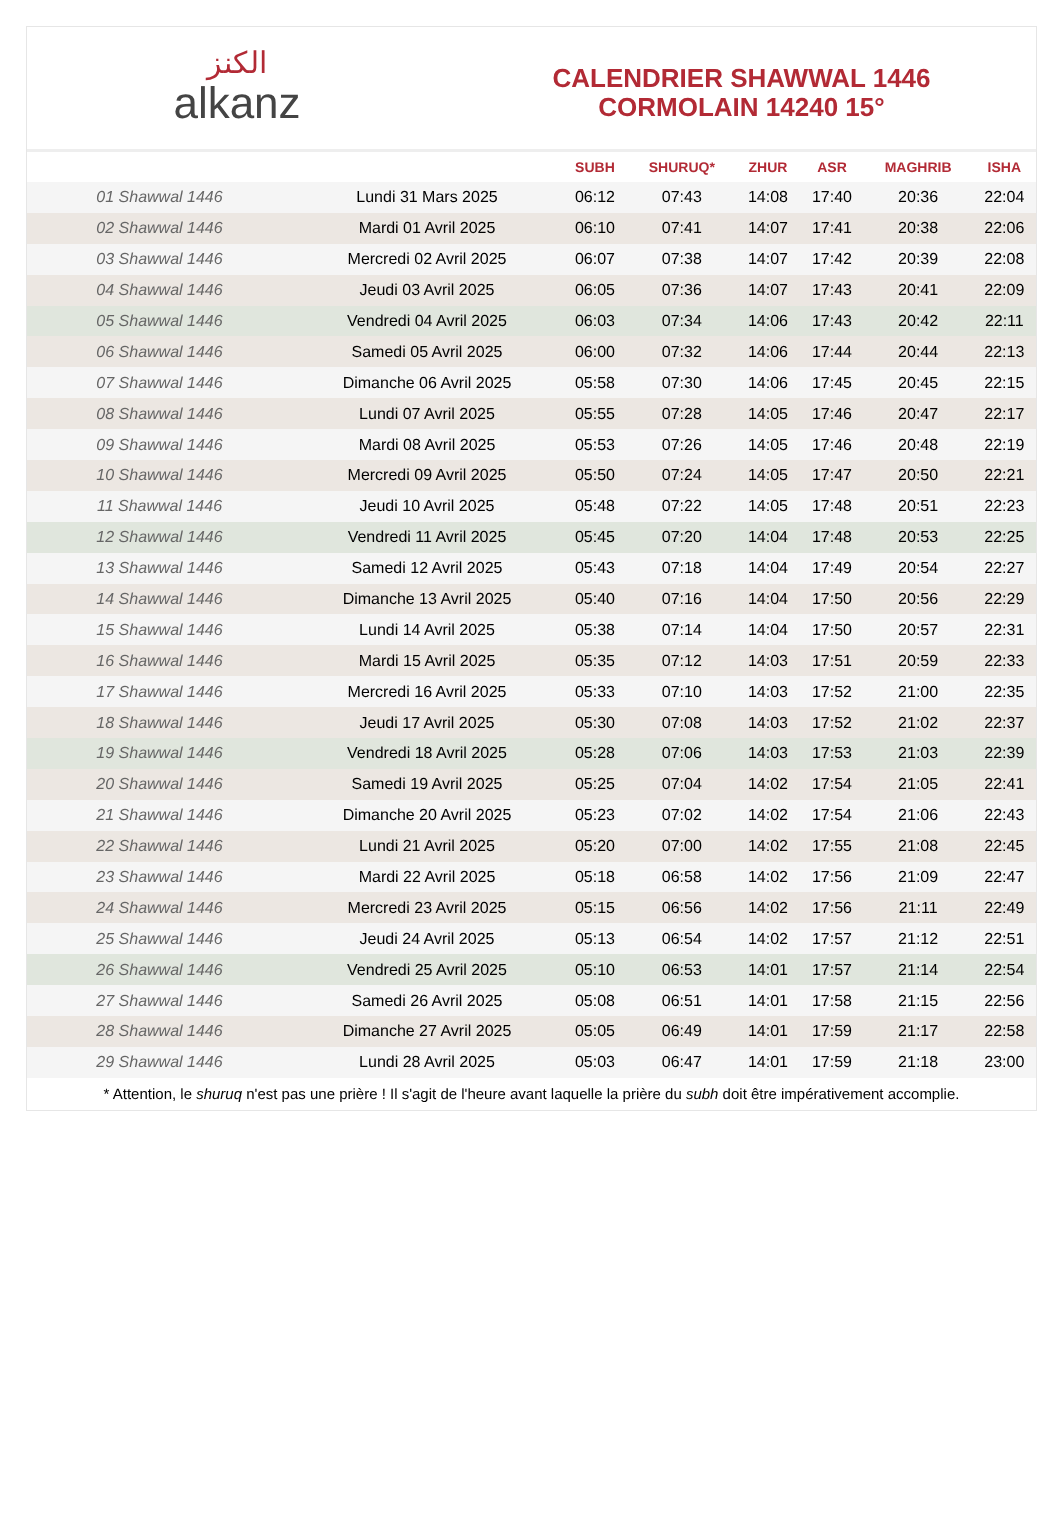الكنز
alkanz
CALENDRIER SHAWWAL 1446
CORMOLAIN 14240 15°
| | | SUBH | SHURUQ* | ZHUR | ASR | MAGHRIB | ISHA |
| --- | --- | --- | --- | --- | --- | --- | --- |
| 01 Shawwal 1446 | Lundi 31 Mars 2025 | 06:12 | 07:43 | 14:08 | 17:40 | 20:36 | 22:04 |
| 02 Shawwal 1446 | Mardi 01 Avril 2025 | 06:10 | 07:41 | 14:07 | 17:41 | 20:38 | 22:06 |
| 03 Shawwal 1446 | Mercredi 02 Avril 2025 | 06:07 | 07:38 | 14:07 | 17:42 | 20:39 | 22:08 |
| 04 Shawwal 1446 | Jeudi 03 Avril 2025 | 06:05 | 07:36 | 14:07 | 17:43 | 20:41 | 22:09 |
| 05 Shawwal 1446 | Vendredi 04 Avril 2025 | 06:03 | 07:34 | 14:06 | 17:43 | 20:42 | 22:11 |
| 06 Shawwal 1446 | Samedi 05 Avril 2025 | 06:00 | 07:32 | 14:06 | 17:44 | 20:44 | 22:13 |
| 07 Shawwal 1446 | Dimanche 06 Avril 2025 | 05:58 | 07:30 | 14:06 | 17:45 | 20:45 | 22:15 |
| 08 Shawwal 1446 | Lundi 07 Avril 2025 | 05:55 | 07:28 | 14:05 | 17:46 | 20:47 | 22:17 |
| 09 Shawwal 1446 | Mardi 08 Avril 2025 | 05:53 | 07:26 | 14:05 | 17:46 | 20:48 | 22:19 |
| 10 Shawwal 1446 | Mercredi 09 Avril 2025 | 05:50 | 07:24 | 14:05 | 17:47 | 20:50 | 22:21 |
| 11 Shawwal 1446 | Jeudi 10 Avril 2025 | 05:48 | 07:22 | 14:05 | 17:48 | 20:51 | 22:23 |
| 12 Shawwal 1446 | Vendredi 11 Avril 2025 | 05:45 | 07:20 | 14:04 | 17:48 | 20:53 | 22:25 |
| 13 Shawwal 1446 | Samedi 12 Avril 2025 | 05:43 | 07:18 | 14:04 | 17:49 | 20:54 | 22:27 |
| 14 Shawwal 1446 | Dimanche 13 Avril 2025 | 05:40 | 07:16 | 14:04 | 17:50 | 20:56 | 22:29 |
| 15 Shawwal 1446 | Lundi 14 Avril 2025 | 05:38 | 07:14 | 14:04 | 17:50 | 20:57 | 22:31 |
| 16 Shawwal 1446 | Mardi 15 Avril 2025 | 05:35 | 07:12 | 14:03 | 17:51 | 20:59 | 22:33 |
| 17 Shawwal 1446 | Mercredi 16 Avril 2025 | 05:33 | 07:10 | 14:03 | 17:52 | 21:00 | 22:35 |
| 18 Shawwal 1446 | Jeudi 17 Avril 2025 | 05:30 | 07:08 | 14:03 | 17:52 | 21:02 | 22:37 |
| 19 Shawwal 1446 | Vendredi 18 Avril 2025 | 05:28 | 07:06 | 14:03 | 17:53 | 21:03 | 22:39 |
| 20 Shawwal 1446 | Samedi 19 Avril 2025 | 05:25 | 07:04 | 14:02 | 17:54 | 21:05 | 22:41 |
| 21 Shawwal 1446 | Dimanche 20 Avril 2025 | 05:23 | 07:02 | 14:02 | 17:54 | 21:06 | 22:43 |
| 22 Shawwal 1446 | Lundi 21 Avril 2025 | 05:20 | 07:00 | 14:02 | 17:55 | 21:08 | 22:45 |
| 23 Shawwal 1446 | Mardi 22 Avril 2025 | 05:18 | 06:58 | 14:02 | 17:56 | 21:09 | 22:47 |
| 24 Shawwal 1446 | Mercredi 23 Avril 2025 | 05:15 | 06:56 | 14:02 | 17:56 | 21:11 | 22:49 |
| 25 Shawwal 1446 | Jeudi 24 Avril 2025 | 05:13 | 06:54 | 14:02 | 17:57 | 21:12 | 22:51 |
| 26 Shawwal 1446 | Vendredi 25 Avril 2025 | 05:10 | 06:53 | 14:01 | 17:57 | 21:14 | 22:54 |
| 27 Shawwal 1446 | Samedi 26 Avril 2025 | 05:08 | 06:51 | 14:01 | 17:58 | 21:15 | 22:56 |
| 28 Shawwal 1446 | Dimanche 27 Avril 2025 | 05:05 | 06:49 | 14:01 | 17:59 | 21:17 | 22:58 |
| 29 Shawwal 1446 | Lundi 28 Avril 2025 | 05:03 | 06:47 | 14:01 | 17:59 | 21:18 | 23:00 |
* Attention, le shuruq n'est pas une prière ! Il s'agit de l'heure avant laquelle la prière du subh doit être impérativement accomplie.